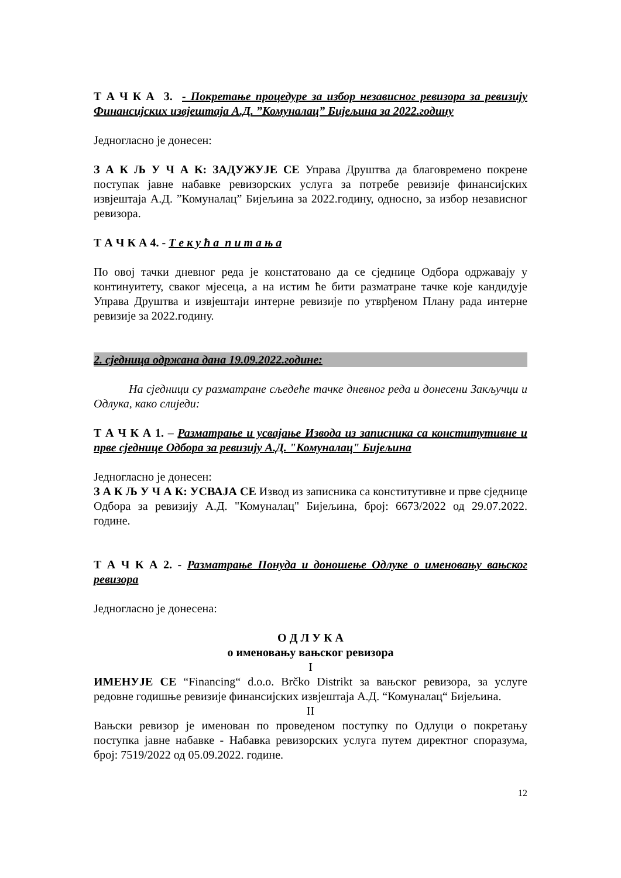Т А Ч К А 3. - Покретање процедуре за избор независног ревизора за ревизију Финансијских извјештаја А.Д. ”Комуналац” Бијељина за 2022.годину
Једногласно је донесен:
З А К Љ У Ч А К: ЗАДУЖУЈЕ СЕ Управа Друштва да благовремено покрене поступак јавне набавке ревизорских услуга за потребе ревизије финансијских извјештаја А.Д. ”Комуналац” Бијељина за 2022.годину, односно, за избор независног ревизора.
Т А Ч К А 4. - Т е к у ћ а п и т а њ а
По овој тачки дневног реда је констатовано да се сједнице Одбора одржавају у континуитету, сваког мјесеца, а на истим ће бити разматране тачке које кандидује Управа Друштва и извјештаји интерне ревизије по утврђеном Плану рада интерне ревизије за 2022.годину.
2. сједница одржана дана 19.09.2022.године:
На сједници су разматране сљедеће тачке дневног реда и донесени Закључци и Одлука, како слиједи:
Т А Ч К А 1. – Разматрање и усвајање Извода из записника са конститутивне и прве сједнице Одбора за ревизију А.Д. "Комуналац" Бијељина
Једногласно је донесен:
З А К Љ У Ч А К: УСВАЈА СЕ Извод из записника са конститутивне и прве сједнице Одбора за ревизију А.Д. "Комуналац" Бијељина, број: 6673/2022 од 29.07.2022. године.
Т А Ч К А 2. - Разматрање Понуда и доношење Одлуке о именовању вањског ревизора
Једногласно је донесена:
О Д Л У К А
о именовању вањског ревизора
I
ИМЕНУЈЕ СЕ “Financing“ d.o.o. Brčko Distrikt за вањског ревизора, за услуге редовне годишње ревизије финансијских извјештаја А.Д. “Комуналац“ Бијељина.
II
Вањски ревизор је именован по проведеном поступку по Одлуци о покретању поступка јавне набавке - Набавка ревизорских услуга путем директног споразума, број: 7519/2022 од 05.09.2022. године.
12